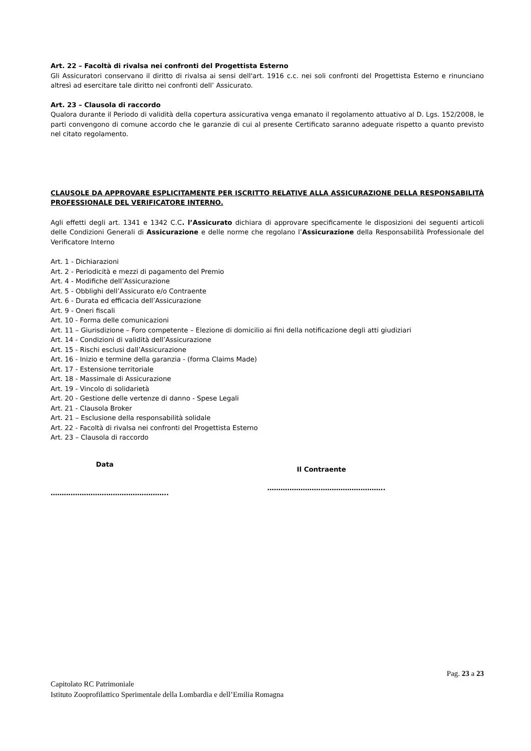Art. 22 – Facoltà di rivalsa nei confronti del Progettista Esterno
Gli Assicuratori conservano il diritto di rivalsa ai sensi dell'art. 1916 c.c. nei soli confronti del Progettista Esterno e rinunciano altresì ad esercitare tale diritto nei confronti dell’ Assicurato.
Art. 23 – Clausola di raccordo
Qualora durante il Periodo di validità della copertura assicurativa venga emanato il regolamento attuativo al D. Lgs. 152/2008, le parti convengono di comune accordo che le garanzie di cui al presente Certificato saranno adeguate rispetto a quanto previsto nel citato regolamento.
CLAUSOLE DA APPROVARE ESPLICITAMENTE PER ISCRITTO RELATIVE ALLA ASSICURAZIONE DELLA RESPONSABILITÀ PROFESSIONALE DEL VERIFICATORE INTERNO.
Agli effetti degli art. 1341 e 1342 C.C. l’Assicurato dichiara di approvare specificamente le disposizioni dei seguenti articoli delle Condizioni Generali di Assicurazione e delle norme che regolano l’Assicurazione della Responsabilità Professionale del Verificatore Interno
Art. 1 - Dichiarazioni
Art. 2 - Periodicità e mezzi di pagamento del Premio
Art. 4 - Modifiche dell’Assicurazione
Art. 5 - Obblighi dell’Assicurato e/o Contraente
Art. 6 - Durata ed efficacia dell’Assicurazione
Art. 9 - Oneri fiscali
Art. 10 - Forma delle comunicazioni
Art. 11 – Giurisdizione – Foro competente – Elezione di domicilio ai fini della notificazione degli atti giudiziari
Art. 14 - Condizioni di validità dell’Assicurazione
Art. 15 - Rischi esclusi dall’Assicurazione
Art. 16 - Inizio e termine della garanzia - (forma Claims Made)
Art. 17 - Estensione territoriale
Art. 18 - Massimale di Assicurazione
Art. 19 - Vincolo di solidarietà
Art. 20 - Gestione delle vertenze di danno - Spese Legali
Art. 21 - Clausola Broker
Art. 21 – Esclusione della responsabilità solidale
Art. 22 - Facoltà di rivalsa nei confronti del Progettista Esterno
Art. 23 – Clausola di raccordo
Data
……………………………………………..
Il Contraente
……………………………………………..
Pag. 23 a 23
Capitolato RC Patrimoniale
Istituto Zooprofilattico Sperimentale della Lombardia e dell’Emilia Romagna